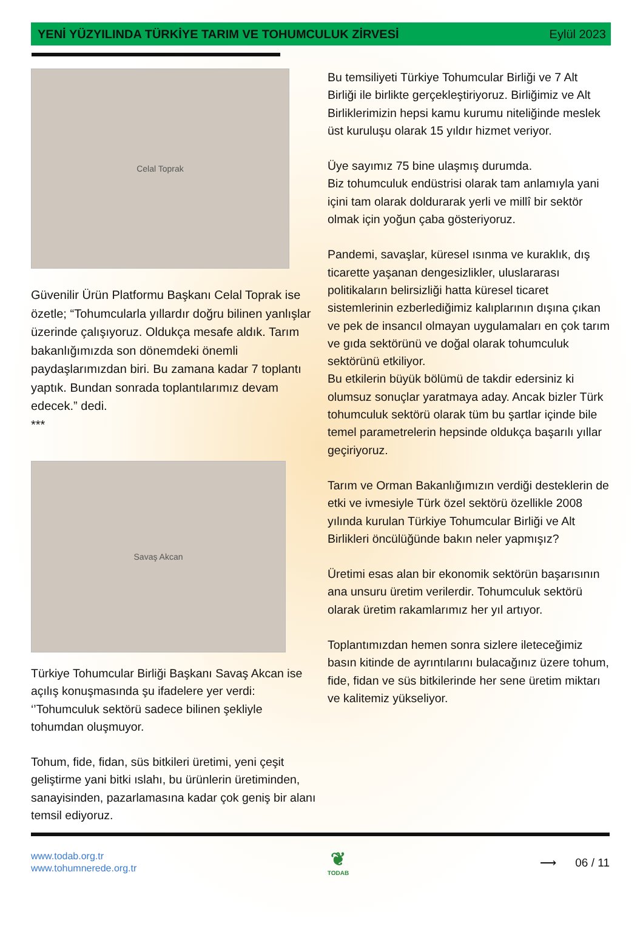YENİ YÜZYILINDA TÜRKİYE TARIM VE TOHUMCULUK ZİRVESİ Eylül 2023
Celal Toprak
Güvenilir Ürün Platformu Başkanı Celal Toprak ise özetle; “Tohumcularla yıllardır doğru bilinen yanlışlar üzerinde çalışıyoruz. Oldukça mesafe aldık. Tarım bakanlığımızda son dönemdeki önemli paydaşlarımızdan biri. Bu zamana kadar 7 toplantı yaptık. Bundan sonrada toplantılarımız devam edecek.” dedi.
***
Savaş Akcan
Türkiye Tohumcular Birliği Başkanı Savaş Akcan ise açılış konuşmasında şu ifadelere yer verdi: ‘’Tohumculuk sektörü sadece bilinen şekliyle tohumdan oluşmuyor.
Tohum, fide, fidan, süs bitkileri üretimi, yeni çeşit geliştirme yani bitki ıslahı, bu ürünlerin üretiminden, sanayisinden, pazarlamasına kadar çok geniş bir alanı temsil ediyoruz.
Bu temsiliyeti Türkiye Tohumcular Birliği ve 7 Alt Birliği ile birlikte gerçekleştiriyoruz. Birliğimiz ve Alt Birliklerimizin hepsi kamu kurumu niteliğinde meslek üst kuruluşu olarak 15 yıldır hizmet veriyor.
Üye sayımız 75 bine ulaşmış durumda.
Biz tohumculuk endüstrisi olarak tam anlamıyla yani içini tam olarak doldurarak yerli ve millî bir sektör olmak için yoğun çaba gösteriyoruz.
Pandemi, savaşlar, küresel ısınma ve kuraklık, dış ticarette yaşanan dengesizlikler, uluslararası politikaların belirsizliği hatta küresel ticaret sistemlerinin ezberlediğimiz kalıplarının dışına çıkan ve pek de insancıl olmayan uygulamaları en çok tarım ve gıda sektörünü ve doğal olarak tohumculuk sektörünü etkiliyor.
Bu etkilerin büyük bölümü de takdir edersiniz ki olumsuz sonuçlar yaratmaya aday. Ancak bizler Türk tohumculuk sektörü olarak tüm bu şartlar içinde bile temel parametrelerin hepsinde oldukça başarılı yıllar geçiriyoruz.
Tarım ve Orman Bakanlığımızın verdiği desteklerin de etki ve ivmesiyle Türk özel sektörü özellikle 2008 yılında kurulan Türkiye Tohumcular Birliği ve Alt Birlikleri öncülüğünde bakın neler yapmışız?
Üretimi esas alan bir ekonomik sektörün başarısının ana unsuru üretim verilerdir. Tohumculuk sektörü olarak üretim rakamlarımız her yıl artıyor.
Toplantımızdan hemen sonra sizlere ileteceğimiz basın kitinde de ayrıntılarını bulacağınız üzere tohum, fide, fidan ve süs bitkilerinde her sene üretim miktarı ve kalitemiz yükseliyor.
www.todab.org.tr
www.tohumnerede.org.tr
❦
TODAB
⟶ 06 / 11